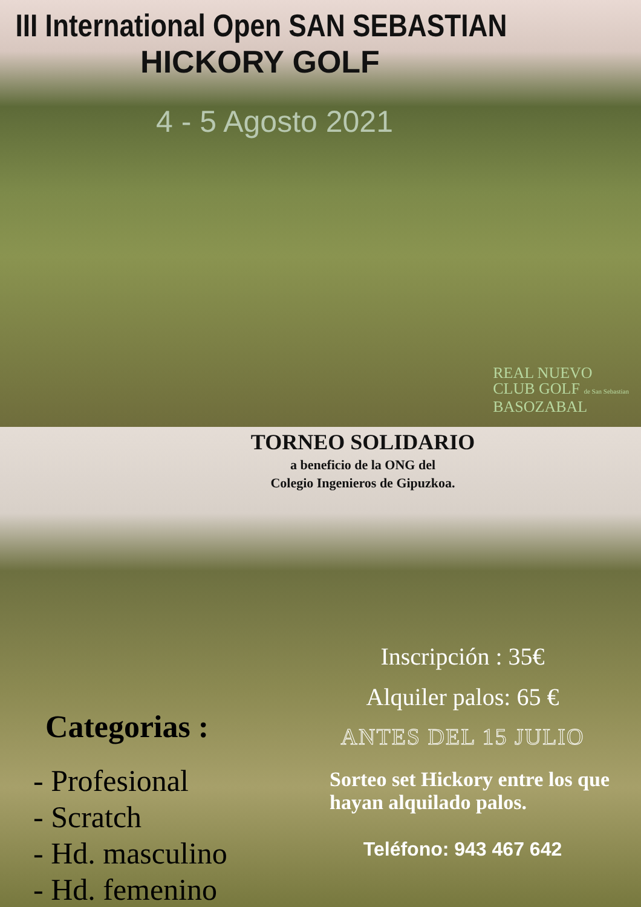III International Open SAN SEBASTIAN
HICKORY GOLF
4 - 5 Agosto 2021
REAL NUEVO
CLUB GOLF de San Sebastian
BASOZABAL
TORNEO SOLIDARIO
a beneficio de la ONG del
Colegio Ingenieros de Gipuzkoa.
Categorias :
- Profesional
- Scratch
- Hd. masculino
- Hd. femenino
Inscripción : 35€
Alquiler palos: 65 €
ANTES DEL 15 JULIO
Sorteo set Hickory entre los que hayan alquilado palos.
Teléfono: 943 467 642